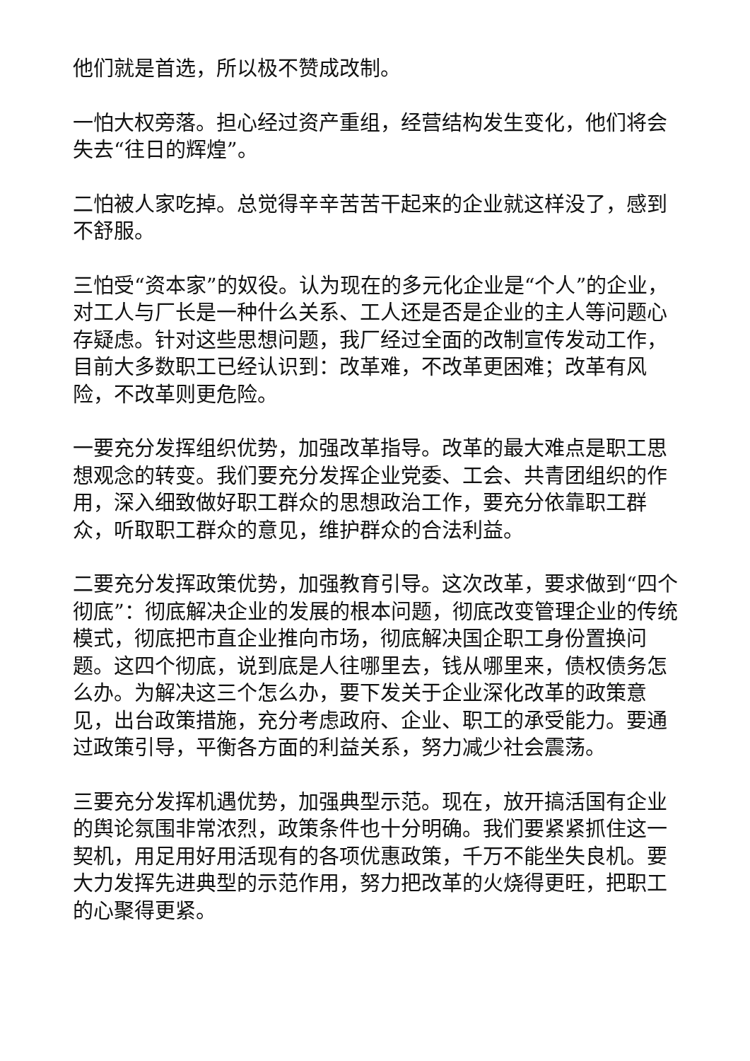他们就是首选，所以极不赞成改制。
一怕大权旁落。担心经过资产重组，经营结构发生变化，他们将会失去“往日的辉煌”。
二怕被人家吃掉。总觉得辛辛苦苦干起来的企业就这样没了，感到不舒服。
三怕受“资本家”的奴役。认为现在的多元化企业是“个人”的企业，对工人与厂长是一种什么关系、工人还是否是企业的主人等问题心存疑虑。针对这些思想问题，我厂经过全面的改制宣传发动工作，目前大多数职工已经认识到：改革难，不改革更困难；改革有风险，不改革则更危险。
一要充分发挥组织优势，加强改革指导。改革的最大难点是职工思想观念的转变。我们要充分发挥企业党委、工会、共青团组织的作用，深入细致做好职工群众的思想政治工作，要充分依靠职工群众，听取职工群众的意见，维护群众的合法利益。
二要充分发挥政策优势，加强教育引导。这次改革，要求做到“四个彻底”：彻底解决企业的发展的根本问题，彻底改变管理企业的传统模式，彻底把市直企业推向市场，彻底解决国企职工身份置换问题。这四个彻底，说到底是人往哪里去，钱从哪里来，债权债务怎么办。为解决这三个怎么办，要下发关于企业深化改革的政策意见，出台政策措施，充分考虑政府、企业、职工的承受能力。要通过政策引导，平衡各方面的利益关系，努力减少社会震荡。
三要充分发挥机遇优势，加强典型示范。现在，放开搞活国有企业的舆论氛围非常浓烈，政策条件也十分明确。我们要紧紧抓住这一契机，用足用好用活现有的各项优惠政策，千万不能坐失良机。要大力发挥先进典型的示范作用，努力把改革的火烧得更旺，把职工的心聚得更紧。